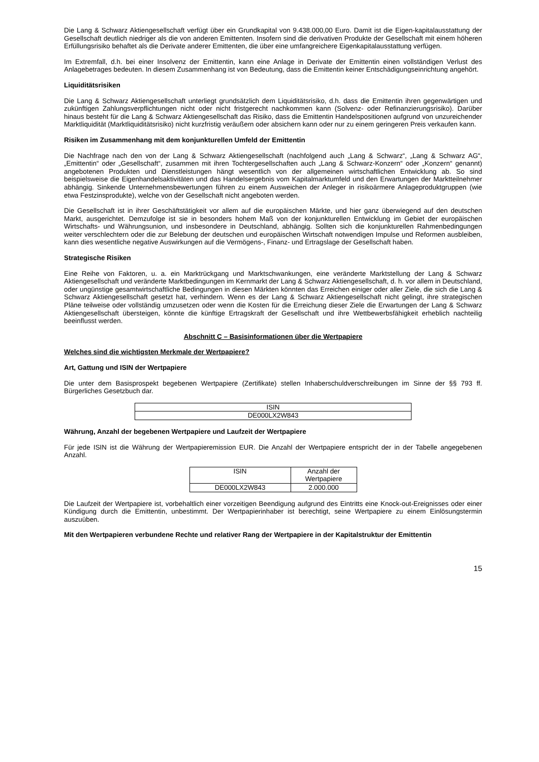Die Lang & Schwarz Aktiengesellschaft verfügt über ein Grundkapital von 9.438.000,00 Euro. Damit ist die Eigen-kapitalausstattung der Gesellschaft deutlich niedriger als die von anderen Emittenten. Insofern sind die derivativen Produkte der Gesellschaft mit einem höheren Erfüllungsrisiko behaftet als die Derivate anderer Emittenten, die über eine umfangreichere Eigenkapitalausstattung verfügen.
Im Extremfall, d.h. bei einer Insolvenz der Emittentin, kann eine Anlage in Derivate der Emittentin einen vollständigen Verlust des Anlagebetrages bedeuten. In diesem Zusammenhang ist von Bedeutung, dass die Emittentin keiner Entschädigungseinrichtung angehört.
Liquiditätsrisiken
Die Lang & Schwarz Aktiengesellschaft unterliegt grundsätzlich dem Liquiditätsrisiko, d.h. dass die Emittentin ihren gegenwärtigen und zukünftigen Zahlungsverpflichtungen nicht oder nicht fristgerecht nachkommen kann (Solvenz- oder Refinanzierungsrisiko). Darüber hinaus besteht für die Lang & Schwarz Aktiengesellschaft das Risiko, dass die Emittentin Handelspositionen aufgrund von unzureichender Marktliquidität (Marktliquiditätsrisiko) nicht kurzfristig veräußern oder absichern kann oder nur zu einem geringeren Preis verkaufen kann.
Risiken im Zusammenhang mit dem konjunkturellen Umfeld der Emittentin
Die Nachfrage nach den von der Lang & Schwarz Aktiengesellschaft (nachfolgend auch „Lang & Schwarz“, „Lang & Schwarz AG“, „Emittentin“ oder „Gesellschaft“, zusammen mit ihren Tochtergesellschaften auch „Lang & Schwarz-Konzern“ oder „Konzern“ genannt) angebotenen Produkten und Dienstleistungen hängt wesentlich von der allgemeinen wirtschaftlichen Entwicklung ab. So sind beispielsweise die Eigenhandelsaktivitäten und das Handelsergebnis vom Kapitalmarktumfeld und den Erwartungen der Marktteilnehmer abhängig. Sinkende Unternehmensbewertungen führen zu einem Ausweichen der Anleger in risikoärmere Anlageproduktgruppen (wie etwa Festzinsprodukte), welche von der Gesellschaft nicht angeboten werden.
Die Gesellschaft ist in ihrer Geschäftstätigkeit vor allem auf die europäischen Märkte, und hier ganz überwiegend auf den deutschen Markt, ausgerichtet. Demzufolge ist sie in besonders hohem Maß von der konjunkturellen Entwicklung im Gebiet der europäischen Wirtschafts- und Währungsunion, und insbesondere in Deutschland, abhängig. Sollten sich die konjunkturellen Rahmenbedingungen weiter verschlechtern oder die zur Belebung der deutschen und europäischen Wirtschaft notwendigen Impulse und Reformen ausbleiben, kann dies wesentliche negative Auswirkungen auf die Vermögens-, Finanz- und Ertragslage der Gesellschaft haben.
Strategische Risiken
Eine Reihe von Faktoren, u. a. ein Marktrückgang und Marktschwankungen, eine veränderte Marktstellung der Lang & Schwarz Aktiengesellschaft und veränderte Marktbedingungen im Kernmarkt der Lang & Schwarz Aktiengesellschaft, d. h. vor allem in Deutschland, oder ungünstige gesamtwirtschaftliche Bedingungen in diesen Märkten könnten das Erreichen einiger oder aller Ziele, die sich die Lang & Schwarz Aktiengesellschaft gesetzt hat, verhindern. Wenn es der Lang & Schwarz Aktiengesellschaft nicht gelingt, ihre strategischen Pläne teilweise oder vollständig umzusetzen oder wenn die Kosten für die Erreichung dieser Ziele die Erwartungen der Lang & Schwarz Aktiengesellschaft übersteigen, könnte die künftige Ertragskraft der Gesellschaft und ihre Wettbewerbsfähigkeit erheblich nachteilig beeinflusst werden.
Abschnitt C – Basisinformationen über die Wertpapiere
Welches sind die wichtigsten Merkmale der Wertpapiere?
Art, Gattung und ISIN der Wertpapiere
Die unter dem Basisprospekt begebenen Wertpapiere (Zertifikate) stellen Inhaberschuldverschreibungen im Sinne der §§ 793 ff. Bürgerliches Gesetzbuch dar.
| ISIN |
| DE000LX2W843 |
Währung, Anzahl der begebenen Wertpapiere und Laufzeit der Wertpapiere
Für jede ISIN ist die Währung der Wertpapieremission EUR. Die Anzahl der Wertpapiere entspricht der in der Tabelle angegebenen Anzahl.
| ISIN | Anzahl der Wertpapiere |
| DE000LX2W843 | 2.000.000 |
Die Laufzeit der Wertpapiere ist, vorbehaltlich einer vorzeitigen Beendigung aufgrund des Eintritts eine Knock-out-Ereignisses oder einer Kündigung durch die Emittentin, unbestimmt. Der Wertpapierinhaber ist berechtigt, seine Wertpapiere zu einem Einlösungstermin auszuüben.
Mit den Wertpapieren verbundene Rechte und relativer Rang der Wertpapiere in der Kapitalstruktur der Emittentin
15